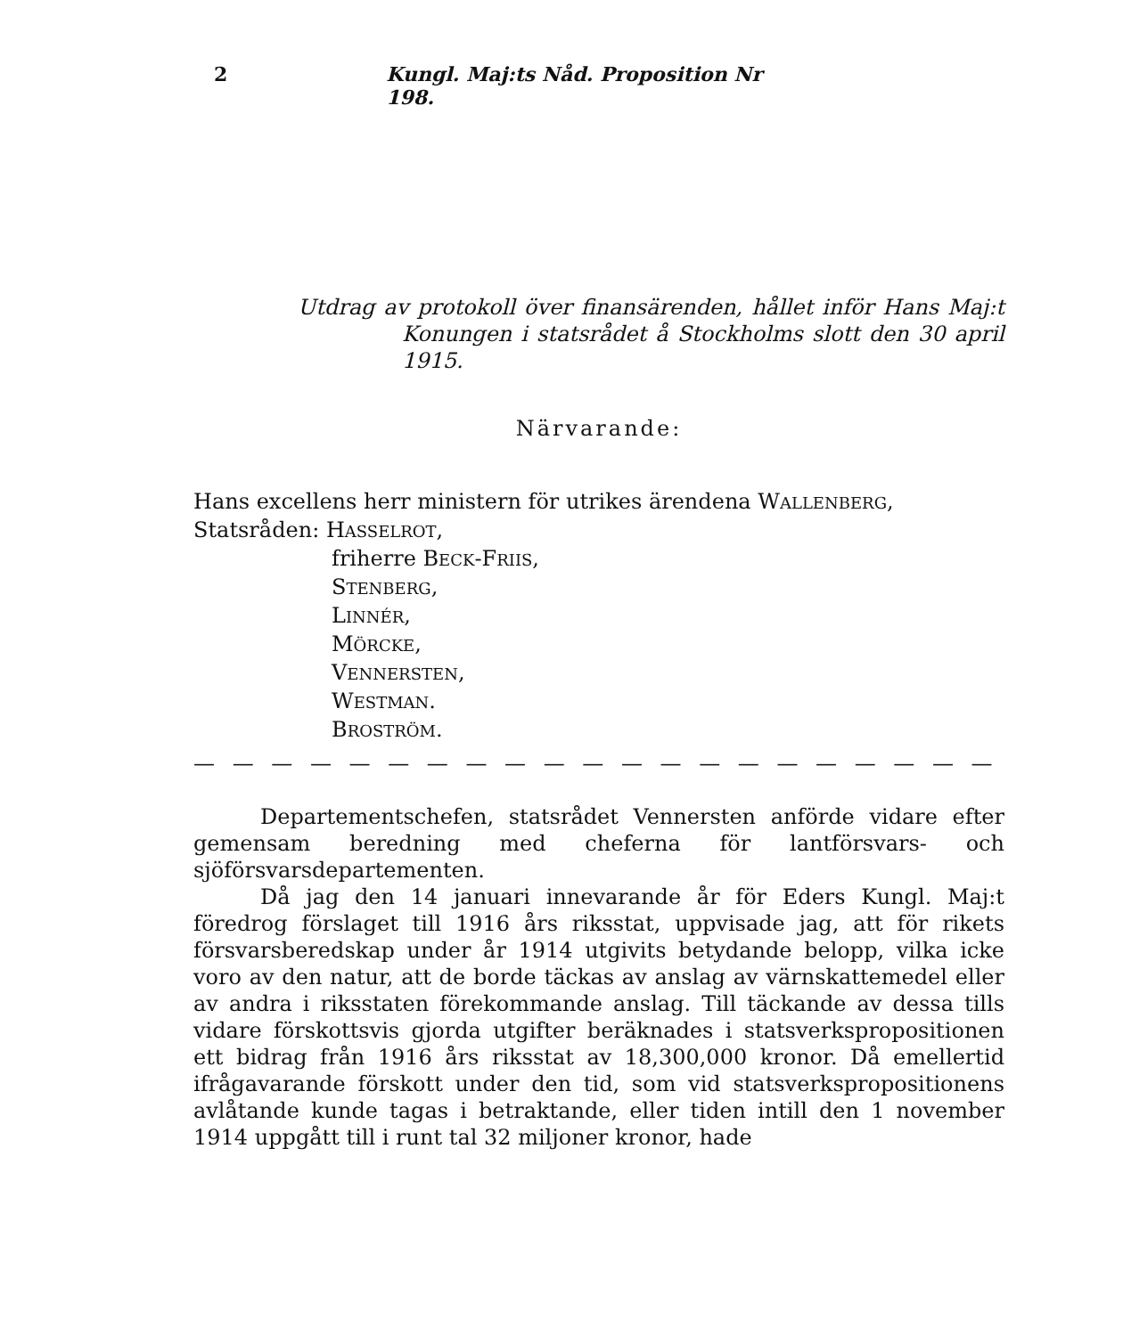2 Kungl. Maj:ts Nåd. Proposition Nr 198.
Utdrag av protokoll över finansärenden, hållet inför Hans Maj:t
Konungen i statsrådet å Stockholms slott den 30 april
1915.
Närvarande:
Hans excellens herr ministern för utrikes ärendena WALLENBERG,
Statsråden: HASSELROT,
friherre BECK-FRIIS,
STENBERG,
LINNÉR,
MÖRCKE,
VENNERSTEN,
WESTMAN.
BROSTRÖM.
— — — — — — — — — — — — — — — — — — — — —
Departementschefen, statsrådet Vennersten anförde vidare efter gemensam beredning med cheferna för lantförsvars- och sjöförsvarsdepartementen.
Då jag den 14 januari innevarande år för Eders Kungl. Maj:t föredrog förslaget till 1916 års riksstat, uppvisade jag, att för rikets försvarsberedskap under år 1914 utgivits betydande belopp, vilka icke voro av den natur, att de borde täckas av anslag av värnskattemedel eller av andra i riksstaten förekommande anslag. Till täckande av dessa tills vidare förskottsvis gjorda utgifter beräknades i statsverkspropositionen ett bidrag från 1916 års riksstat av 18,300,000 kronor. Då emellertid ifrågavarande förskott under den tid, som vid statsverkspropositionens avlåtande kunde tagas i betraktande, eller tiden intill den 1 november 1914 uppgått till i runt tal 32 miljoner kronor, hade